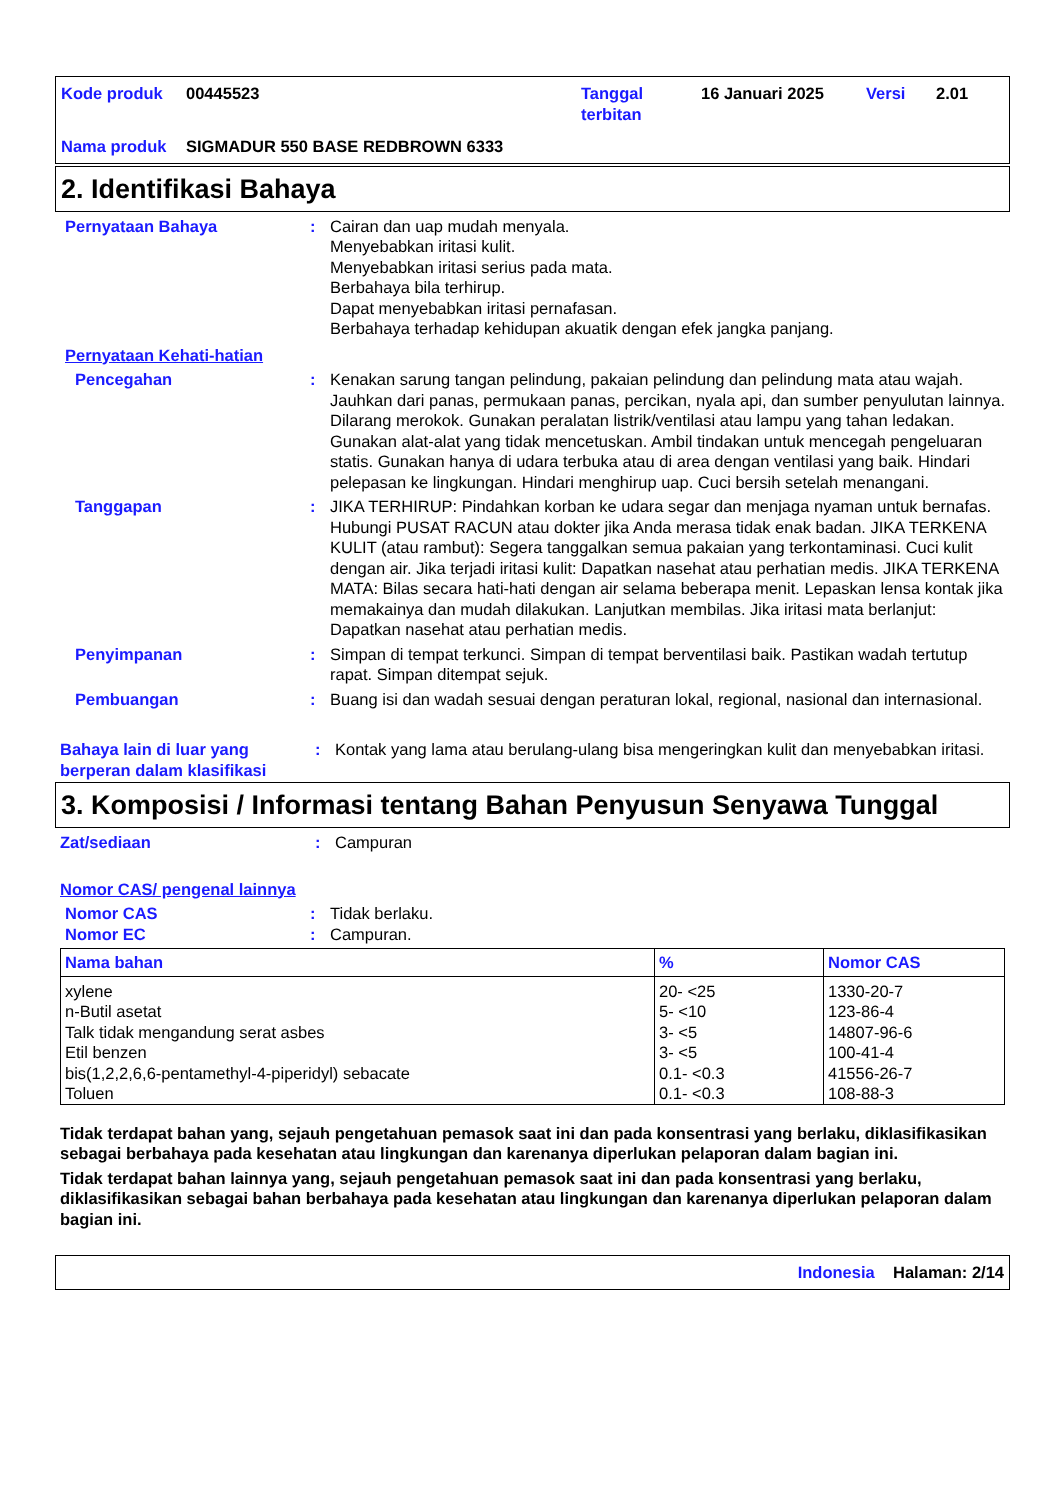Kode produk
00445523
Tanggal terbitan
16 Januari 2025
Versi
2.01
Nama produk
SIGMADUR 550 BASE REDBROWN 6333
2. Identifikasi Bahaya
Pernyataan Bahaya
:
Cairan dan uap mudah menyala.
Menyebabkan iritasi kulit.
Menyebabkan iritasi serius pada mata.
Berbahaya bila terhirup.
Dapat menyebabkan iritasi pernafasan.
Berbahaya terhadap kehidupan akuatik dengan efek jangka panjang.
Pernyataan Kehati-hatian
Pencegahan
:
Kenakan sarung tangan pelindung, pakaian pelindung dan pelindung mata atau wajah. Jauhkan dari panas, permukaan panas, percikan, nyala api, dan sumber penyulutan lainnya. Dilarang merokok. Gunakan peralatan listrik/ventilasi atau lampu yang tahan ledakan. Gunakan alat-alat yang tidak mencetuskan. Ambil tindakan untuk mencegah pengeluaran statis. Gunakan hanya di udara terbuka atau di area dengan ventilasi yang baik. Hindari pelepasan ke lingkungan. Hindari menghirup uap. Cuci bersih setelah menangani.
Tanggapan
:
JIKA TERHIRUP: Pindahkan korban ke udara segar dan menjaga nyaman untuk bernafas. Hubungi PUSAT RACUN atau dokter jika Anda merasa tidak enak badan. JIKA TERKENA KULIT (atau rambut): Segera tanggalkan semua pakaian yang terkontaminasi. Cuci kulit dengan air. Jika terjadi iritasi kulit: Dapatkan nasehat atau perhatian medis. JIKA TERKENA MATA: Bilas secara hati-hati dengan air selama beberapa menit. Lepaskan lensa kontak jika memakainya dan mudah dilakukan. Lanjutkan membilas. Jika iritasi mata berlanjut: Dapatkan nasehat atau perhatian medis.
Penyimpanan
:
Simpan di tempat terkunci. Simpan di tempat berventilasi baik. Pastikan wadah tertutup rapat. Simpan ditempat sejuk.
Pembuangan
:
Buang isi dan wadah sesuai dengan peraturan lokal, regional, nasional dan internasional.
Bahaya lain di luar yang berperan dalam klasifikasi
:
Kontak yang lama atau berulang-ulang bisa mengeringkan kulit dan menyebabkan iritasi.
3. Komposisi / Informasi tentang Bahan Penyusun Senyawa Tunggal
Zat/sediaan
:
Campuran
Nomor CAS/ pengenal lainnya
Nomor CAS
:
Tidak berlaku.
Nomor EC
:
Campuran.
| Nama bahan | % | Nomor CAS |
| --- | --- | --- |
| xylene | 20- <25 | 1330-20-7 |
| n-Butil asetat | 5- <10 | 123-86-4 |
| Talk tidak mengandung serat asbes | 3- <5 | 14807-96-6 |
| Etil benzen | 3- <5 | 100-41-4 |
| bis(1,2,2,6,6-pentamethyl-4-piperidyl) sebacate | 0.1- <0.3 | 41556-26-7 |
| Toluen | 0.1- <0.3 | 108-88-3 |
Tidak terdapat bahan yang, sejauh pengetahuan pemasok saat ini dan pada konsentrasi yang berlaku, diklasifikasikan sebagai berbahaya pada kesehatan atau lingkungan dan karenanya diperlukan pelaporan dalam bagian ini.
Tidak terdapat bahan lainnya yang, sejauh pengetahuan pemasok saat ini dan pada konsentrasi yang berlaku, diklasifikasikan sebagai bahan berbahaya pada kesehatan atau lingkungan dan karenanya diperlukan pelaporan dalam bagian ini.
Indonesia Halaman: 2/14